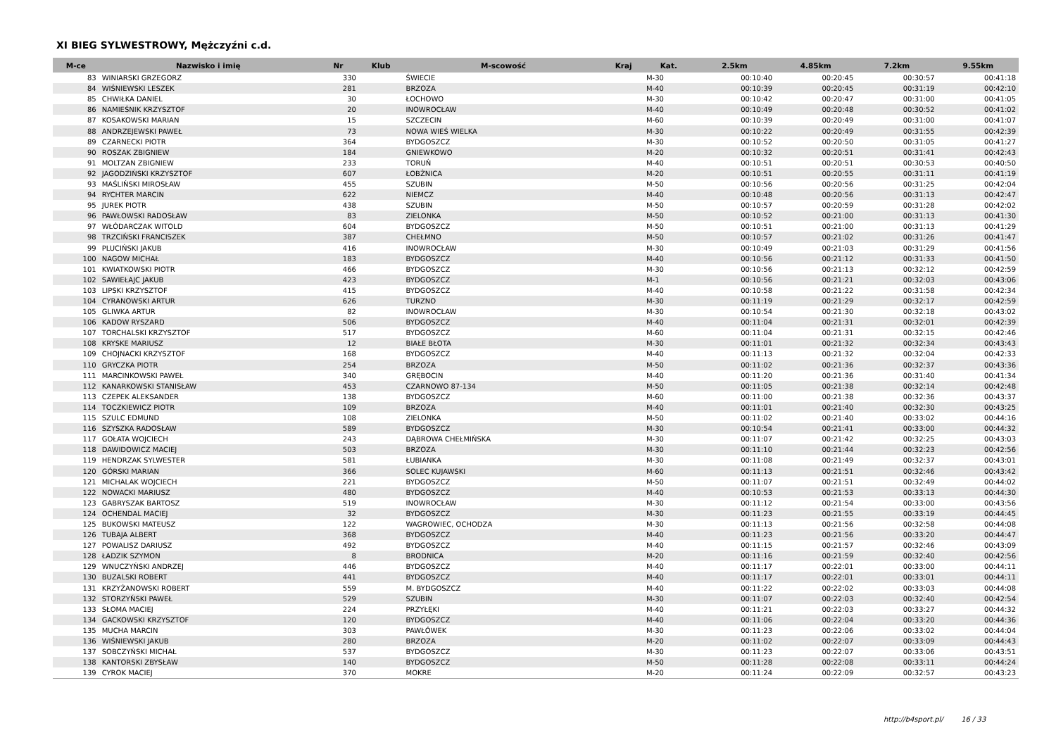XI BIEG SYLWESTROWY, Mężczyźni c.d.
| M-ce | Nazwisko i imię | Nr | Klub | M-scowość | Kraj | Kat. | 2.5km | 4.85km | 7.2km | 9.55km |
| --- | --- | --- | --- | --- | --- | --- | --- | --- | --- | --- |
| 83 | WINIARSKI GRZEGORZ | 330 | | ŚWIECIE | | M-30 | 00:10:40 | 00:20:45 | 00:30:57 | 00:41:18 |
| 84 | WIŚNIEWSKI LESZEK | 281 | | BRZOZA | | M-40 | 00:10:39 | 00:20:45 | 00:31:19 | 00:42:10 |
| 85 | CHWIŁKA DANIEL | 30 | | ŁOCHOWO | | M-30 | 00:10:42 | 00:20:47 | 00:31:00 | 00:41:05 |
| 86 | NAMIEŚNIK KRZYSZTOF | 20 | | INOWROCŁAW | | M-40 | 00:10:49 | 00:20:48 | 00:30:52 | 00:41:02 |
| 87 | KOSAKOWSKI MARIAN | 15 | | SZCZECIN | | M-60 | 00:10:39 | 00:20:49 | 00:31:00 | 00:41:07 |
| 88 | ANDRZEJEWSKI PAWEŁ | 73 | | NOWA WIEŚ WIELKA | | M-30 | 00:10:22 | 00:20:49 | 00:31:55 | 00:42:39 |
| 89 | CZARNECKI PIOTR | 364 | | BYDGOSZCZ | | M-30 | 00:10:52 | 00:20:50 | 00:31:05 | 00:41:27 |
| 90 | ROSZAK ZBIGNIEW | 184 | | GNIEWKOWO | | M-20 | 00:10:32 | 00:20:51 | 00:31:41 | 00:42:43 |
| 91 | MOLTZAN ZBIGNIEW | 233 | | TORUŃ | | M-40 | 00:10:51 | 00:20:51 | 00:30:53 | 00:40:50 |
| 92 | JAGODZIŃSKI KRZYSZTOF | 607 | | ŁOBŻNICA | | M-20 | 00:10:51 | 00:20:55 | 00:31:11 | 00:41:19 |
| 93 | MAŚLIŃSKI MIROSŁAW | 455 | | SZUBIN | | M-50 | 00:10:56 | 00:20:56 | 00:31:25 | 00:42:04 |
| 94 | RYCHTER MARCIN | 622 | | NIEMCZ | | M-40 | 00:10:48 | 00:20:56 | 00:31:13 | 00:42:47 |
| 95 | JUREK PIOTR | 438 | | SZUBIN | | M-50 | 00:10:57 | 00:20:59 | 00:31:28 | 00:42:02 |
| 96 | PAWŁOWSKI RADOSŁAW | 83 | | ZIELONKA | | M-50 | 00:10:52 | 00:21:00 | 00:31:13 | 00:41:30 |
| 97 | WŁÓDARCZAK WITOLD | 604 | | BYDGOSZCZ | | M-50 | 00:10:51 | 00:21:00 | 00:31:13 | 00:41:29 |
| 98 | TRZCIŃSKI FRANCISZEK | 387 | | CHEŁMNO | | M-50 | 00:10:57 | 00:21:02 | 00:31:26 | 00:41:47 |
| 99 | PLUCIŃSKI JAKUB | 416 | | INOWROCŁAW | | M-30 | 00:10:49 | 00:21:03 | 00:31:29 | 00:41:56 |
| 100 | NAGOW MICHAŁ | 183 | | BYDGOSZCZ | | M-40 | 00:10:56 | 00:21:12 | 00:31:33 | 00:41:50 |
| 101 | KWIATKOWSKI PIOTR | 466 | | BYDGOSZCZ | | M-30 | 00:10:56 | 00:21:13 | 00:32:12 | 00:42:59 |
| 102 | SAWIEŁAJC JAKUB | 423 | | BYDGOSZCZ | | M-1 | 00:10:56 | 00:21:21 | 00:32:03 | 00:43:06 |
| 103 | LIPSKI KRZYSZTOF | 415 | | BYDGOSZCZ | | M-40 | 00:10:58 | 00:21:22 | 00:31:58 | 00:42:34 |
| 104 | CYRANOWSKI ARTUR | 626 | | TURZNO | | M-30 | 00:11:19 | 00:21:29 | 00:32:17 | 00:42:59 |
| 105 | GLIWKA ARTUR | 82 | | INOWROCŁAW | | M-30 | 00:10:54 | 00:21:30 | 00:32:18 | 00:43:02 |
| 106 | KADOW RYSZARD | 506 | | BYDGOSZCZ | | M-40 | 00:11:04 | 00:21:31 | 00:32:01 | 00:42:39 |
| 107 | TORCHALSKI KRZYSZTOF | 517 | | BYDGOSZCZ | | M-60 | 00:11:04 | 00:21:31 | 00:32:15 | 00:42:46 |
| 108 | KRYSKE MARIUSZ | 12 | | BIAŁE BŁOTA | | M-30 | 00:11:01 | 00:21:32 | 00:32:34 | 00:43:43 |
| 109 | CHOJNACKI KRZYSZTOF | 168 | | BYDGOSZCZ | | M-40 | 00:11:13 | 00:21:32 | 00:32:04 | 00:42:33 |
| 110 | GRYCZKA PIOTR | 254 | | BRZOZA | | M-50 | 00:11:02 | 00:21:36 | 00:32:37 | 00:43:36 |
| 111 | MARCINKOWSKI PAWEŁ | 340 | | GRĘBOCIN | | M-40 | 00:11:20 | 00:21:36 | 00:31:40 | 00:41:34 |
| 112 | KANARKOWSKI STANISŁAW | 453 | | CZARNOWO 87-134 | | M-50 | 00:11:05 | 00:21:38 | 00:32:14 | 00:42:48 |
| 113 | CZEPEK ALEKSANDER | 138 | | BYDGOSZCZ | | M-60 | 00:11:00 | 00:21:38 | 00:32:36 | 00:43:37 |
| 114 | TOCZKIEWICZ PIOTR | 109 | | BRZOZA | | M-40 | 00:11:01 | 00:21:40 | 00:32:30 | 00:43:25 |
| 115 | SZULC EDMUND | 108 | | ZIELONKA | | M-50 | 00:11:02 | 00:21:40 | 00:33:02 | 00:44:16 |
| 116 | SZYSZKA RADOSŁAW | 589 | | BYDGOSZCZ | | M-30 | 00:10:54 | 00:21:41 | 00:33:00 | 00:44:32 |
| 117 | GOŁATA WOJCIECH | 243 | | DĄBROWA CHEŁMIŃSKA | | M-30 | 00:11:07 | 00:21:42 | 00:32:25 | 00:43:03 |
| 118 | DAWIDOWICZ MACIEJ | 503 | | BRZOZA | | M-30 | 00:11:10 | 00:21:44 | 00:32:23 | 00:42:56 |
| 119 | HENDRZAK SYLWESTER | 581 | | ŁUBIANKA | | M-30 | 00:11:08 | 00:21:49 | 00:32:37 | 00:43:01 |
| 120 | GÓRSKI MARIAN | 366 | | SOLEC KUJAWSKI | | M-60 | 00:11:13 | 00:21:51 | 00:32:46 | 00:43:42 |
| 121 | MICHALAK WOJCIECH | 221 | | BYDGOSZCZ | | M-50 | 00:11:07 | 00:21:51 | 00:32:49 | 00:44:02 |
| 122 | NOWACKI MARIUSZ | 480 | | BYDGOSZCZ | | M-40 | 00:10:53 | 00:21:53 | 00:33:13 | 00:44:30 |
| 123 | GABRYSZAK BARTOSZ | 519 | | INOWROCŁAW | | M-30 | 00:11:12 | 00:21:54 | 00:33:00 | 00:43:56 |
| 124 | OCHENDAL MACIEJ | 32 | | BYDGOSZCZ | | M-30 | 00:11:23 | 00:21:55 | 00:33:19 | 00:44:45 |
| 125 | BUKOWSKI MATEUSZ | 122 | | WAGROWIEC, OCHODZA | | M-30 | 00:11:13 | 00:21:56 | 00:32:58 | 00:44:08 |
| 126 | TUBAJA ALBERT | 368 | | BYDGOSZCZ | | M-40 | 00:11:23 | 00:21:56 | 00:33:20 | 00:44:47 |
| 127 | POWALISZ DARIUSZ | 492 | | BYDGOSZCZ | | M-40 | 00:11:15 | 00:21:57 | 00:32:46 | 00:43:09 |
| 128 | ŁADZIK SZYMON | 8 | | BRODNICA | | M-20 | 00:11:16 | 00:21:59 | 00:32:40 | 00:42:56 |
| 129 | WNUCZYŃSKI ANDRZEJ | 446 | | BYDGOSZCZ | | M-40 | 00:11:17 | 00:22:01 | 00:33:00 | 00:44:11 |
| 130 | BUZALSKI ROBERT | 441 | | BYDGOSZCZ | | M-40 | 00:11:17 | 00:22:01 | 00:33:01 | 00:44:11 |
| 131 | KRZYŻANOWSKI ROBERT | 559 | | M. BYDGOSZCZ | | M-40 | 00:11:22 | 00:22:02 | 00:33:03 | 00:44:08 |
| 132 | STORZYŃSKI PAWEŁ | 529 | | SZUBIN | | M-30 | 00:11:07 | 00:22:03 | 00:32:40 | 00:42:54 |
| 133 | SŁOMA MACIEJ | 224 | | PRZYŁĘKI | | M-40 | 00:11:21 | 00:22:03 | 00:33:27 | 00:44:32 |
| 134 | GACKOWSKI KRZYSZTOF | 120 | | BYDGOSZCZ | | M-40 | 00:11:06 | 00:22:04 | 00:33:20 | 00:44:36 |
| 135 | MUCHA MARCIN | 303 | | PAWŁÓWEK | | M-30 | 00:11:23 | 00:22:06 | 00:33:02 | 00:44:04 |
| 136 | WIŚNIEWSKI JAKUB | 280 | | BRZOZA | | M-20 | 00:11:02 | 00:22:07 | 00:33:09 | 00:44:43 |
| 137 | SOBCZYŃSKI MICHAŁ | 537 | | BYDGOSZCZ | | M-30 | 00:11:23 | 00:22:07 | 00:33:06 | 00:43:51 |
| 138 | KANTORSKI ZBYSŁAW | 140 | | BYDGOSZCZ | | M-50 | 00:11:28 | 00:22:08 | 00:33:11 | 00:44:24 |
| 139 | CYROK MACIEJ | 370 | | MOKRE | | M-20 | 00:11:24 | 00:22:09 | 00:32:57 | 00:43:23 |
http://b4sport.pl/ 16 / 33